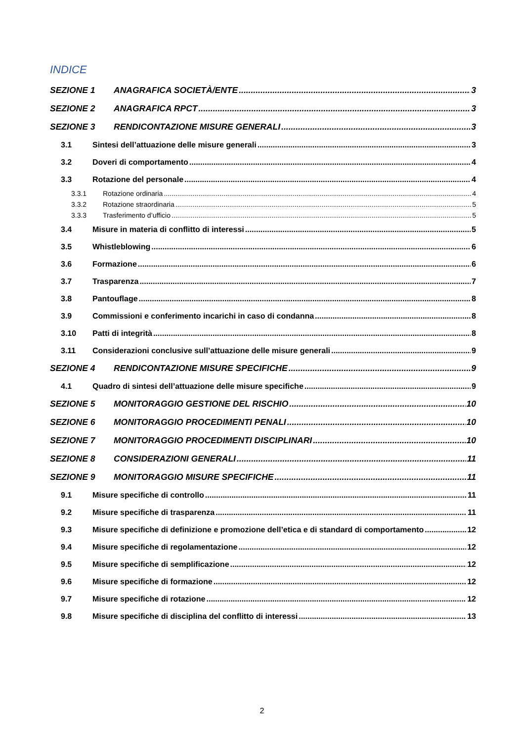INDICE
SEZIONE 1 ANAGRAFICA SOCIETÀ/ENTE 3
SEZIONE 2 ANAGRAFICA RPCT 3
SEZIONE 3 RENDICONTAZIONE MISURE GENERALI 3
3.1 Sintesi dell’attuazione delle misure generali 3
3.2 Doveri di comportamento 4
3.3 Rotazione del personale 4
3.3.1 Rotazione ordinaria 4
3.3.2 Rotazione straordinaria 5
3.3.3 Trasferimento d’ufficio 5
3.4 Misure in materia di conflitto di interessi 5
3.5 Whistleblowing 6
3.6 Formazione 6
3.7 Trasparenza 7
3.8 Pantouflage 8
3.9 Commissioni e conferimento incarichi in caso di condanna 8
3.10 Patti di integrità 8
3.11 Considerazioni conclusive sull’attuazione delle misure generali 9
SEZIONE 4 RENDICONTAZIONE MISURE SPECIFICHE 9
4.1 Quadro di sintesi dell’attuazione delle misure specifiche 9
SEZIONE 5 MONITORAGGIO GESTIONE DEL RISCHIO 10
SEZIONE 6 MONITORAGGIO PROCEDIMENTI PENALI 10
SEZIONE 7 MONITORAGGIO PROCEDIMENTI DISCIPLINARI 10
SEZIONE 8 CONSIDERAZIONI GENERALI 11
SEZIONE 9 MONITORAGGIO MISURE SPECIFICHE 11
9.1 Misure specifiche di controllo 11
9.2 Misure specifiche di trasparenza 11
9.3 Misure specifiche di definizione e promozione dell’etica e di standard di comportamento 12
9.4 Misure specifiche di regolamentazione 12
9.5 Misure specifiche di semplificazione 12
9.6 Misure specifiche di formazione 12
9.7 Misure specifiche di rotazione 12
9.8 Misure specifiche di disciplina del conflitto di interessi 13
2